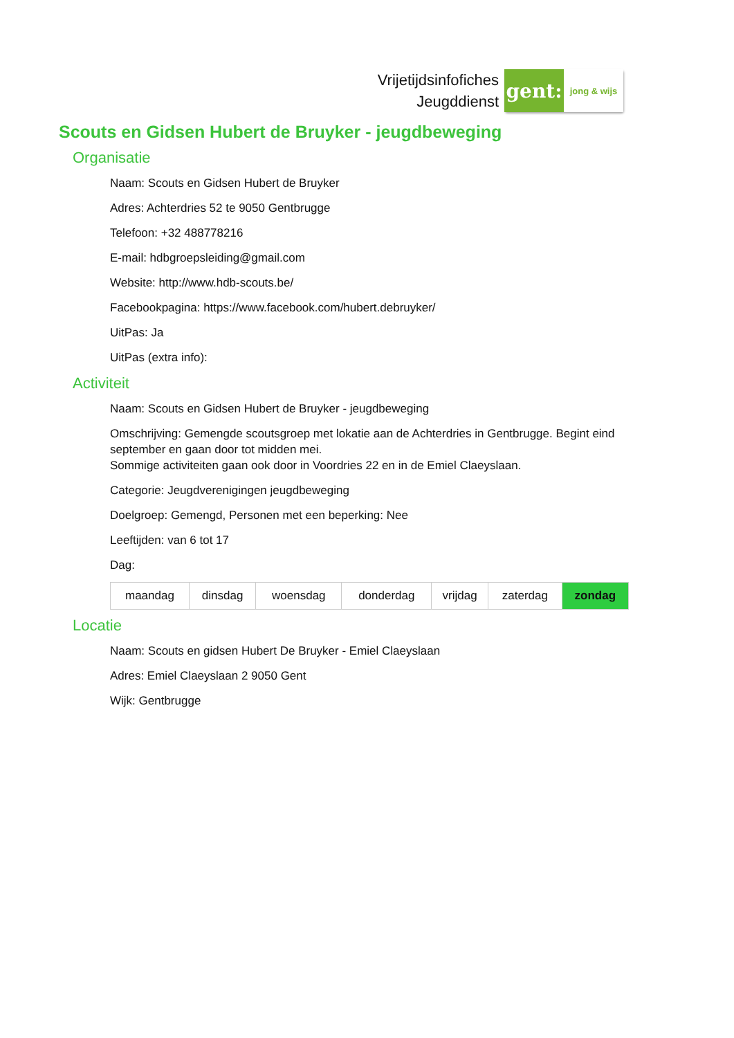Vrijetijdsinfofiches
Jeugddienst
gent:
jong & wijs
Scouts en Gidsen Hubert de Bruyker - jeugdbeweging
Organisatie
Naam: Scouts en Gidsen Hubert de Bruyker
Adres: Achterdries 52 te 9050 Gentbrugge
Telefoon: +32 488778216
E-mail: hdbgroepsleiding@gmail.com
Website: http://www.hdb-scouts.be/
Facebookpagina: https://www.facebook.com/hubert.debruyker/
UitPas: Ja
UitPas (extra info):
Activiteit
Naam: Scouts en Gidsen Hubert de Bruyker - jeugdbeweging
Omschrijving: Gemengde scoutsgroep met lokatie aan de Achterdries in Gentbrugge. Begint eind september en gaan door tot midden mei.
Sommige activiteiten gaan ook door in Voordries 22 en in de Emiel Claeyslaan.
Categorie: Jeugdverenigingen jeugdbeweging
Doelgroep: Gemengd, Personen met een beperking: Nee
Leeftijden: van 6 tot 17
Dag:
| maandag | dinsdag | woensdag | donderdag | vrijdag | zaterdag | zondag |
Locatie
Naam: Scouts en gidsen Hubert De Bruyker - Emiel Claeyslaan
Adres: Emiel Claeyslaan 2 9050 Gent
Wijk: Gentbrugge